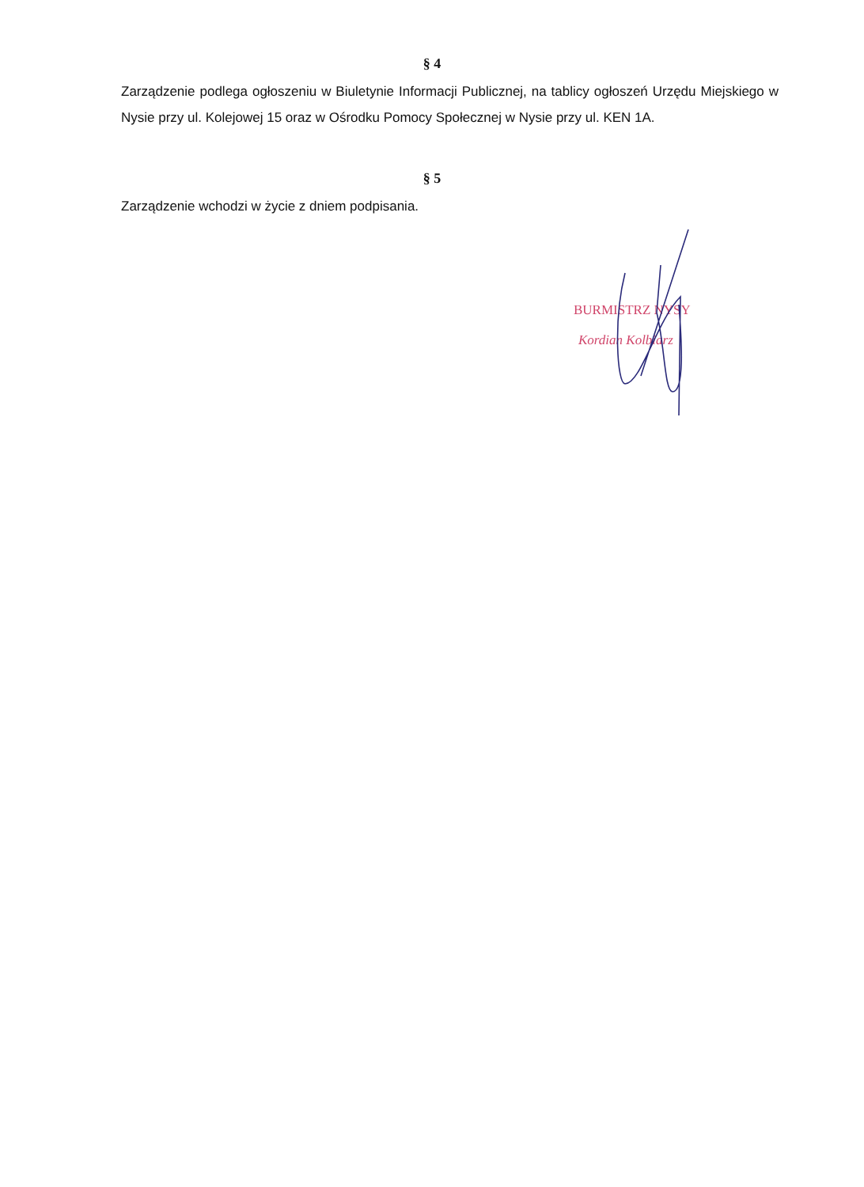§ 4
Zarządzenie podlega ogłoszeniu w Biuletynie Informacji Publicznej, na tablicy ogłoszeń Urzędu Miejskiego w Nysie przy ul. Kolejowej 15 oraz w Ośrodku Pomocy Społecznej w Nysie przy ul. KEN 1A.
§ 5
Zarządzenie wchodzi w życie z dniem podpisania.
BURMISTRZ NYSY
Kordian Kolbiarz